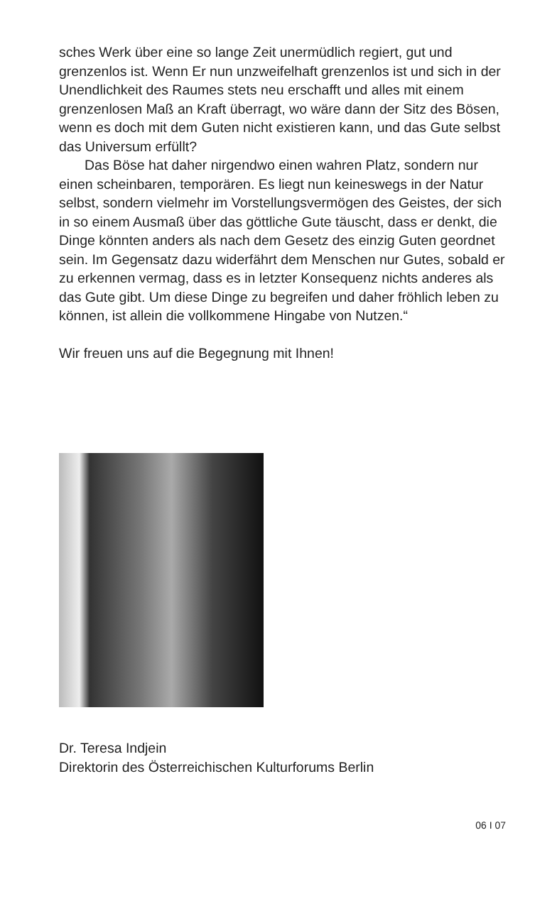sches Werk über eine so lange Zeit unermüdlich regiert, gut und grenzenlos ist. Wenn Er nun unzweifelhaft grenzenlos ist und sich in der Unendlichkeit des Raumes stets neu erschafft und alles mit einem grenzenlosen Maß an Kraft überragt, wo wäre dann der Sitz des Bösen, wenn es doch mit dem Guten nicht existieren kann, und das Gute selbst das Universum erfüllt?
Das Böse hat daher nirgendwo einen wahren Platz, sondern nur einen scheinbaren, temporären. Es liegt nun keineswegs in der Natur selbst, sondern vielmehr im Vorstellungsvermögen des Geistes, der sich in so einem Ausmaß über das göttliche Gute täuscht, dass er denkt, die Dinge könnten anders als nach dem Gesetz des einzig Guten geordnet sein. Im Gegensatz dazu widerfährt dem Menschen nur Gutes, sobald er zu erkennen vermag, dass es in letzter Konsequenz nichts anderes als das Gute gibt. Um diese Dinge zu begreifen und daher fröhlich leben zu können, ist allein die vollkommene Hingabe von Nutzen.“
Wir freuen uns auf die Begegnung mit Ihnen!
Dr. Teresa Indjein
Direktorin des Österreichischen Kulturforums Berlin
06 I 07